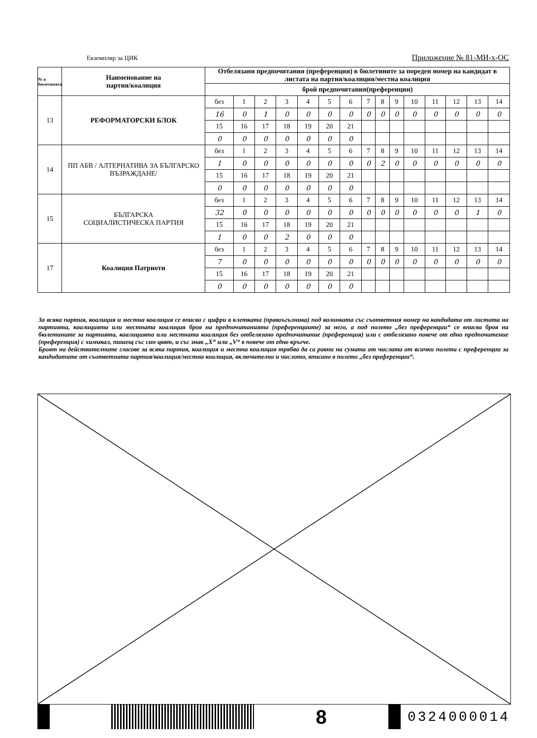Екземпляр за ЦИК Приложение № 81-МИ-х-ОС
| № в бюлетината | Наименование на партия/коалиция | Отбелязани предпочитания (преференции) в бюлетините за пореден номер на кандидат в листата на партия/коалиция/местна коалиция | | | | | | | | | | | | | | |
| --- | --- | --- | --- | --- | --- | --- | --- | --- | --- | --- | --- | --- | --- | --- | --- | --- |
| | | брой предпочитания(преференции) | | | | | | | | | | | | | | |
| 13 | РЕФОРМАТОРСКИ БЛОК | без | 1 | 2 | 3 | 4 | 5 | 6 | 7 | 8 | 9 | 10 | 11 | 12 | 13 | 14 |
| | | 16 | 0 | 1 | 0 | 0 | 0 | 0 | 0 | 0 | 0 | 0 | 0 | 0 | 0 | 0 |
| | | 15 | 16 | 17 | 18 | 19 | 20 | 21 | | | | | | | | |
| | | 0 | 0 | 0 | 0 | 0 | 0 | 0 | | | | | | | | |
| 14 | ПП АБВ / АЛТЕРНАТИВА ЗА БЪЛГАРСКО ВЪЗРАЖДАНЕ/ | без | 1 | 2 | 3 | 4 | 5 | 6 | 7 | 8 | 9 | 10 | 11 | 12 | 13 | 14 |
| | | 1 | 0 | 0 | 0 | 0 | 0 | 0 | 0 | 2 | 0 | 0 | 0 | 0 | 0 | 0 |
| | | 15 | 16 | 17 | 18 | 19 | 20 | 21 | | | | | | | | |
| | | 0 | 0 | 0 | 0 | 0 | 0 | 0 | | | | | | | | |
| 15 | БЪЛГАРСКА СОЦИАЛИСТИЧЕСКА ПАРТИЯ | без | 1 | 2 | 3 | 4 | 5 | 6 | 7 | 8 | 9 | 10 | 11 | 12 | 13 | 14 |
| | | 32 | 0 | 0 | 0 | 0 | 0 | 0 | 0 | 0 | 0 | 0 | 0 | 0 | 1 | 0 |
| | | 15 | 16 | 17 | 18 | 19 | 20 | 21 | | | | | | | | |
| | | 1 | 0 | 0 | 2 | 0 | 0 | 0 | | | | | | | | |
| 17 | Коалиция Патриоти | без | 1 | 2 | 3 | 4 | 5 | 6 | 7 | 8 | 9 | 10 | 11 | 12 | 13 | 14 |
| | | 7 | 0 | 0 | 0 | 0 | 0 | 0 | 0 | 0 | 0 | 0 | 0 | 0 | 0 | 0 |
| | | 15 | 16 | 17 | 18 | 19 | 20 | 21 | | | | | | | | |
| | | 0 | 0 | 0 | 0 | 0 | 0 | 0 | | | | | | | | |
За всяка партия, коалиция и местна коалиция се вписва с цифри в клетката (правоъгълника) под колонката със съответния номер на кандидата от листата на партията, коалицията или местната коалиция броя на предпочитанията (преференциите) за него, а под полето „без преференции“ се вписва броя на бюлетините за партията, коалицията или местната коалиция без отбелязано предпочитание (преференция) или с отбелязано повече от едно предпочитение (преференция) с химикал, пишещ със син цвят, и със знак „X“ или „V“ в повече от едно кръгче.
Броят на действителните гласове за всяка партия, коалиция и местна коалиция трябва да са равни на сумата от числата от всички полета с преференции за кандидатите от съответната партия/коалиция/местна коалиция, включително и числото, вписано в полето „без преференции“.
8
0324000014